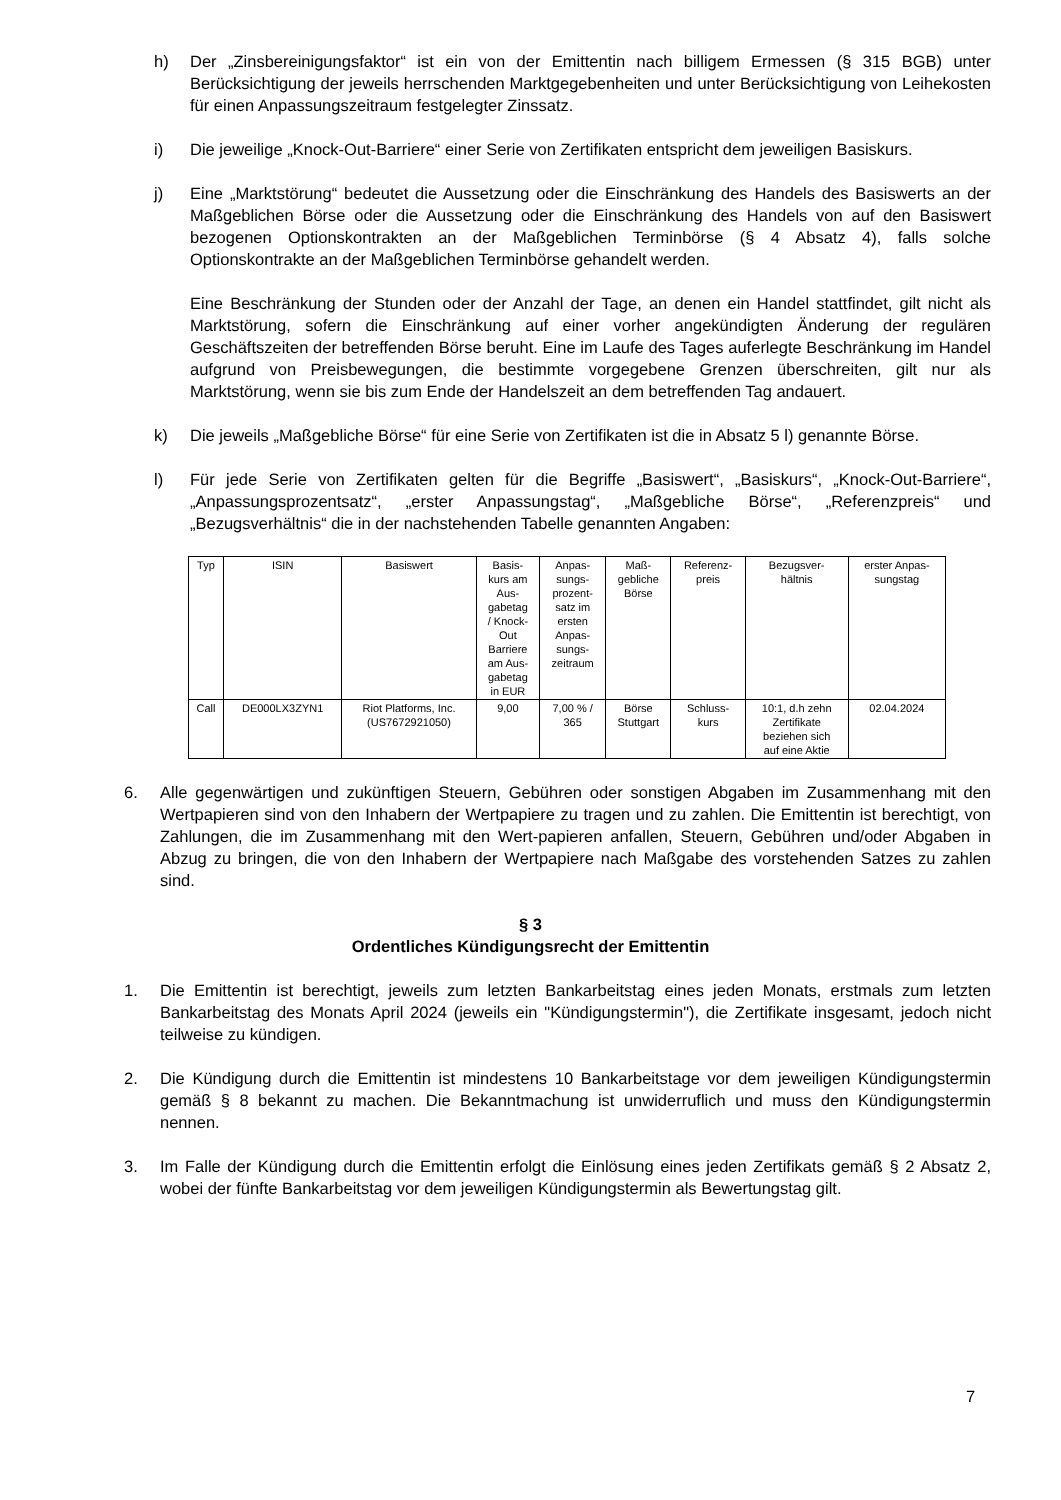h) Der „Zinsbereinigungsfaktor“ ist ein von der Emittentin nach billigem Ermessen (§ 315 BGB) unter Berücksichtigung der jeweils herrschenden Marktgegebenheiten und unter Berücksichtigung von Leihekosten für einen Anpassungszeitraum festgelegter Zinssatz.
i) Die jeweilige „Knock-Out-Barriere“ einer Serie von Zertifikaten entspricht dem jeweiligen Basiskurs.
j) Eine „Marktstörung“ bedeutet die Aussetzung oder die Einschränkung des Handels des Basiswerts an der Maßgeblichen Börse oder die Aussetzung oder die Einschränkung des Handels von auf den Basiswert bezogenen Optionskontrakten an der Maßgeblichen Terminbörse (§ 4 Absatz 4), falls solche Optionskontrakte an der Maßgeblichen Terminbörse gehandelt werden.
Eine Beschränkung der Stunden oder der Anzahl der Tage, an denen ein Handel stattfindet, gilt nicht als Marktstörung, sofern die Einschränkung auf einer vorher angekündigten Änderung der regulären Geschäftszeiten der betreffenden Börse beruht. Eine im Laufe des Tages auferlegte Beschränkung im Handel aufgrund von Preisbewegungen, die bestimmte vorgegebene Grenzen überschreiten, gilt nur als Marktstörung, wenn sie bis zum Ende der Handelszeit an dem betreffenden Tag andauert.
k) Die jeweils „Maßgebliche Börse“ für eine Serie von Zertifikaten ist die in Absatz 5 l) genannte Börse.
l) Für jede Serie von Zertifikaten gelten für die Begriffe „Basiswert“, „Basiskurs“, „Knock-Out-Barriere“, „Anpassungsprozentsatz“, „erster Anpassungstag“, „Maßgebliche Börse“, „Referenzpreis“ und „Bezugsverhältnis“ die in der nachstehenden Tabelle genannten Angaben:
| Typ | ISIN | Basiswert | Basis- kurs am Aus- gabetag / Knock- Out Barriere am Aus- gabetag in EUR | Anpas- sungs- prozent- satz im ersten Anpas- sungs- zeitraum | Maß- gebliche Börse | Referenz- preis | Bezugsver- hältnis | erster Anpas- sungstag |
| --- | --- | --- | --- | --- | --- | --- | --- | --- |
| Call | DE000LX3ZYN1 | Riot Platforms, Inc. (US7672921050) | 9,00 | 7,00 % / 365 | Börse Stuttgart | Schluss- kurs | 10:1, d.h zehn Zertifikate beziehen sich auf eine Aktie | 02.04.2024 |
6. Alle gegenwärtigen und zukünftigen Steuern, Gebühren oder sonstigen Abgaben im Zusammenhang mit den Wertpapieren sind von den Inhabern der Wertpapiere zu tragen und zu zahlen. Die Emittentin ist berechtigt, von Zahlungen, die im Zusammenhang mit den Wert-papieren anfallen, Steuern, Gebühren und/oder Abgaben in Abzug zu bringen, die von den Inhabern der Wertpapiere nach Maßgabe des vorstehenden Satzes zu zahlen sind.
§ 3
Ordentliches Kündigungsrecht der Emittentin
1. Die Emittentin ist berechtigt, jeweils zum letzten Bankarbeitstag eines jeden Monats, erstmals zum letzten Bankarbeitstag des Monats April 2024 (jeweils ein "Kündigungstermin"), die Zertifikate insgesamt, jedoch nicht teilweise zu kündigen.
2. Die Kündigung durch die Emittentin ist mindestens 10 Bankarbeitstage vor dem jeweiligen Kündigungstermin gemäß § 8 bekannt zu machen. Die Bekanntmachung ist unwiderruflich und muss den Kündigungstermin nennen.
3. Im Falle der Kündigung durch die Emittentin erfolgt die Einlösung eines jeden Zertifikats gemäß § 2 Absatz 2, wobei der fünfte Bankarbeitstag vor dem jeweiligen Kündigungstermin als Bewertungstag gilt.
7